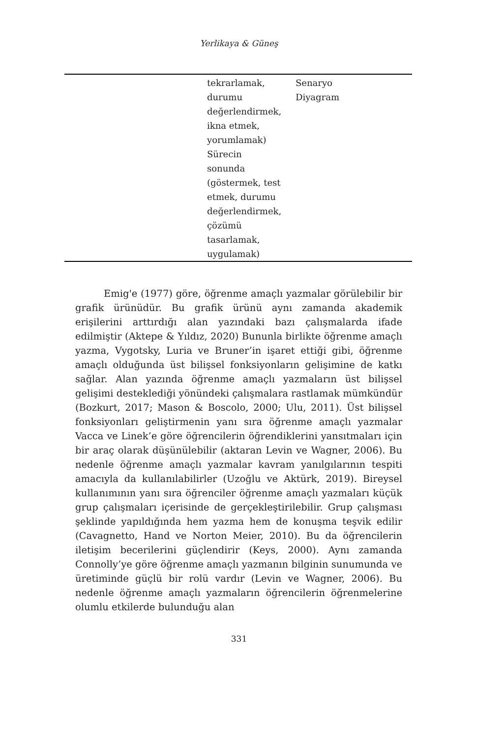Yerlikaya & Güneş
| | tekrarlamak, durumu değerlendirmek, ikna etmek, yorumlamak) Sürecin sonunda (göstermek, test etmek, durumu değerlendirmek, çözümü tasarlamak, uygulamak) | Senaryo Diyagram |
Emig'e (1977) göre, öğrenme amaçlı yazmalar görülebilir bir grafik ürünüdür. Bu grafik ürünü aynı zamanda akademik erişilerini arttırdığı alan yazındaki bazı çalışmalarda ifade edilmiştir (Aktepe & Yıldız, 2020) Bununla birlikte öğrenme amaçlı yazma, Vygotsky, Luria ve Bruner’in işaret ettiği gibi, öğrenme amaçlı olduğunda üst bilişsel fonksiyonların gelişimine de katkı sağlar. Alan yazında öğrenme amaçlı yazmaların üst bilişsel gelişimi desteklediği yönündeki çalışmalara rastlamak mümkündür (Bozkurt, 2017; Mason & Boscolo, 2000; Ulu, 2011). Üst bilişsel fonksiyonları geliştirmenin yanı sıra öğrenme amaçlı yazmalar Vacca ve Linek’e göre öğrencilerin öğrendiklerini yansıtmaları için bir araç olarak düşünülebilir (aktaran Levin ve Wagner, 2006). Bu nedenle öğrenme amaçlı yazmalar kavram yanılgılarının tespiti amacıyla da kullanılabilirler (Uzoğlu ve Aktürk, 2019). Bireysel kullanımının yanı sıra öğrenciler öğrenme amaçlı yazmaları küçük grup çalışmaları içerisinde de gerçekleştirilebilir. Grup çalışması şeklinde yapıldığında hem yazma hem de konuşma teşvik edilir (Cavagnetto, Hand ve Norton Meier, 2010). Bu da öğrencilerin iletişim becerilerini güçlendirir (Keys, 2000). Aynı zamanda Connolly’ye göre öğrenme amaçlı yazmanın bilginin sunumunda ve üretiminde güçlü bir rolü vardır (Levin ve Wagner, 2006). Bu nedenle öğrenme amaçlı yazmaların öğrencilerin öğrenmelerine olumlu etkilerde bulunduğu alan
331